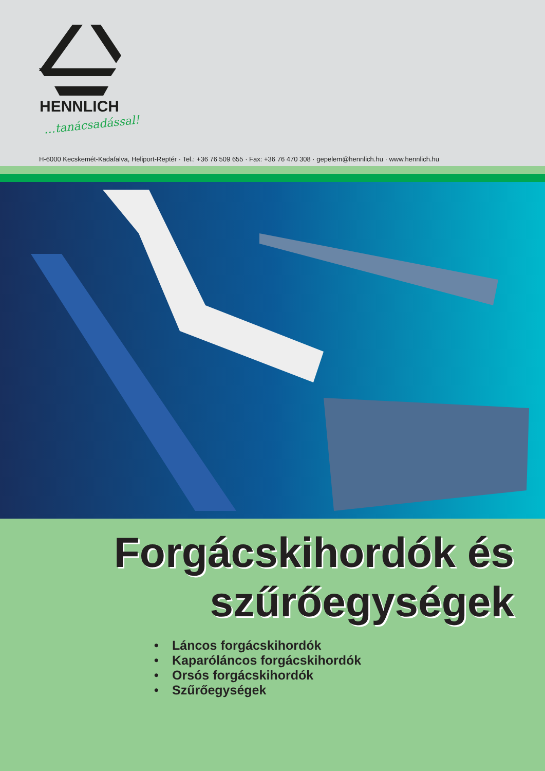HENNLICH
…tanácsadással!
H-6000 Kecskemét-Kadafalva, Heliport-Reptér · Tel.: +36 76 509 655 · Fax: +36 76 470 308 · gepelem@hennlich.hu · www.hennlich.hu
Forgácskihordók és
szűrőegységek
• Láncos forgácskihordók
• Kaparóláncos forgácskihordók
• Orsós forgácskihordók
• Szűrőegységek